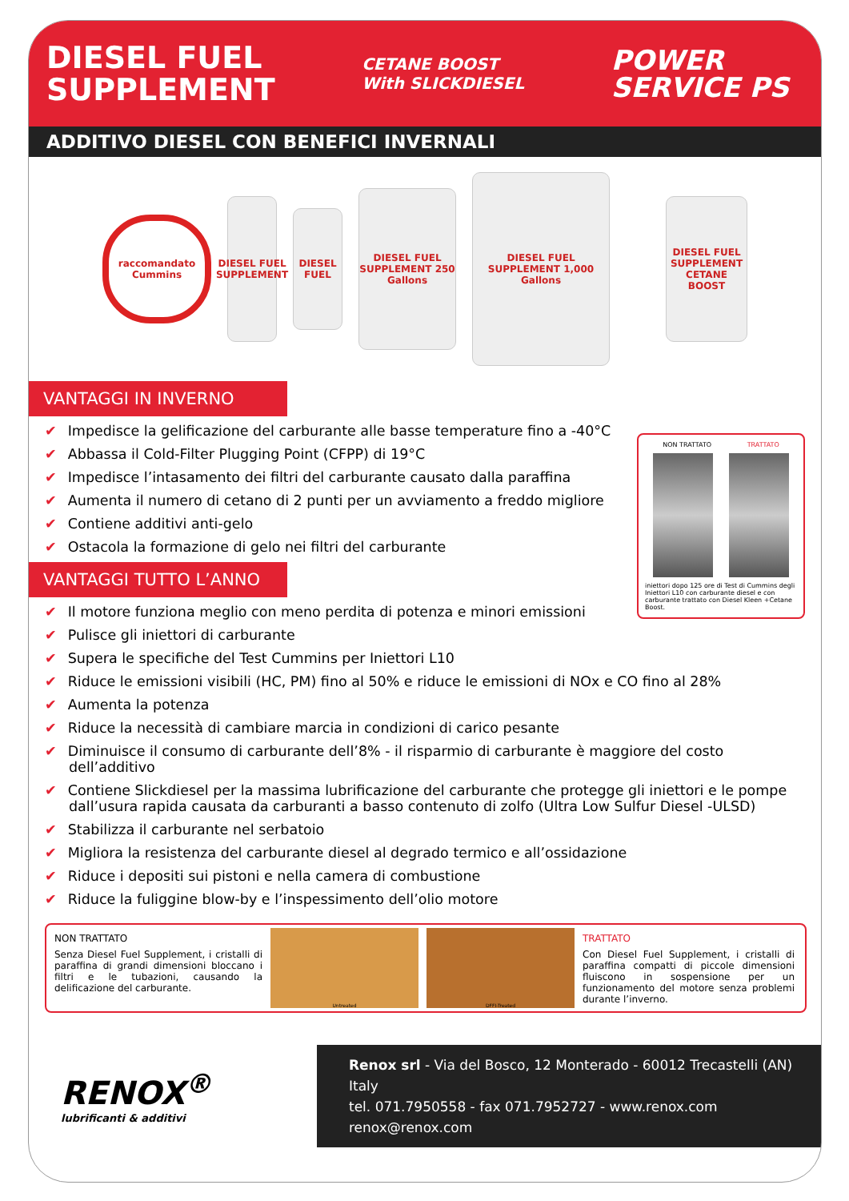DIESEL FUEL
SUPPLEMENT
CETANE BOOST
With SLICKDIESEL
POWER
SERVICE PS
ADDITIVO DIESEL CON BENEFICI INVERNALI
raccomandato Cummins
DIESEL FUEL SUPPLEMENT
DIESEL FUEL
DIESEL FUEL SUPPLEMENT 250 Gallons
DIESEL FUEL SUPPLEMENT 1,000 Gallons
DIESEL FUEL SUPPLEMENT CETANE BOOST
VANTAGGI IN INVERNO
✔ Impedisce la gelificazione del carburante alle basse temperature fino a -40°C
✔ Abbassa il Cold-Filter Plugging Point (CFPP) di 19°C
✔ Impedisce l’intasamento dei filtri del carburante causato dalla paraffina
✔ Aumenta il numero di cetano di 2 punti per un avviamento a freddo migliore
✔ Contiene additivi anti-gelo
✔ Ostacola la formazione di gelo nei filtri del carburante
VANTAGGI TUTTO L’ANNO
✔ Il motore funziona meglio con meno perdita di potenza e minori emissioni
✔ Pulisce gli iniettori di carburante
✔ Supera le specifiche del Test Cummins per Iniettori L10
✔ Riduce le emissioni visibili (HC, PM) fino al 50% e riduce le emissioni di NOx e CO fino al 28%
✔ Aumenta la potenza
✔ Riduce la necessità di cambiare marcia in condizioni di carico pesante
✔ Diminuisce il consumo di carburante dell’8% - il risparmio di carburante è maggiore del costo dell’additivo
✔ Contiene Slickdiesel per la massima lubrificazione del carburante che protegge gli iniettori e le pompe dall’usura rapida causata da carburanti a basso contenuto di zolfo (Ultra Low Sulfur Diesel -ULSD)
✔ Stabilizza il carburante nel serbatoio
✔ Migliora la resistenza del carburante diesel al degrado termico e all’ossidazione
✔ Riduce i depositi sui pistoni e nella camera di combustione
✔ Riduce la fuliggine blow-by e l’inspessimento dell’olio motore
NON TRATTATO TRATTATO
iniettori dopo 125 ore di Test di Cummins degli Iniettori L10 con carburante diesel e con carburante trattato con Diesel Kleen +Cetane Boost.
NON TRATTATO
Senza Diesel Fuel Supplement, i cristalli di paraffina di grandi dimensioni bloccano i filtri e le tubazioni, causando la delificazione del carburante.
Untreated DFFI-Treated
TRATTATO
Con Diesel Fuel Supplement, i cristalli di paraffina compatti di piccole dimensioni fluiscono in sospensione per un funzionamento del motore senza problemi durante l’inverno.
RENOX<sup>®</sup>
lubrificanti & additivi
Renox srl - Via del Bosco, 12 Monterado - 60012 Trecastelli (AN) Italy
tel. 071.7950558 - fax 071.7952727 - www.renox.com renox@renox.com